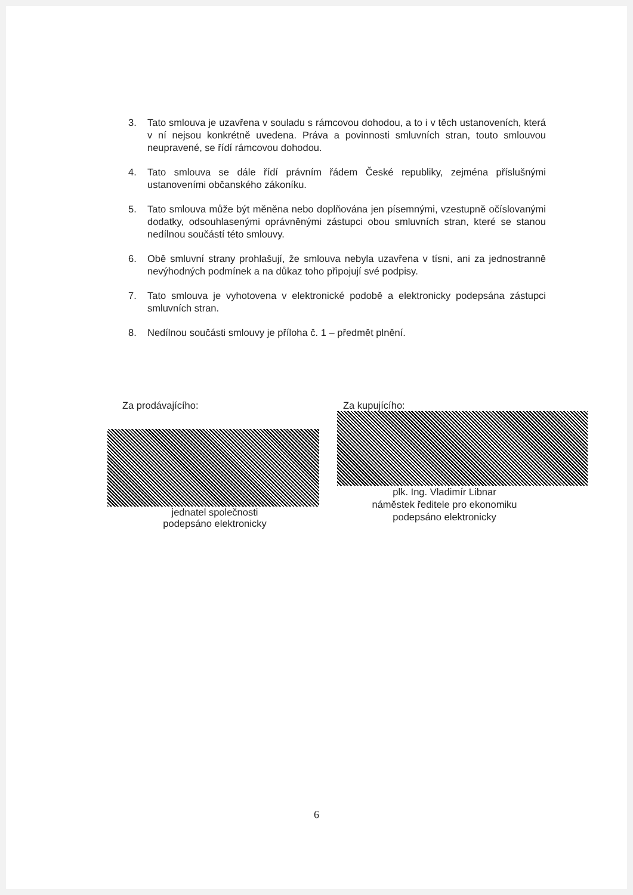3. Tato smlouva je uzavřena v souladu s rámcovou dohodou, a to i v těch ustanoveních, která v ní nejsou konkrétně uvedena. Práva a povinnosti smluvních stran, touto smlouvou neupravené, se řídí rámcovou dohodou.
4. Tato smlouva se dále řídí právním řádem České republiky, zejména příslušnými ustanoveními občanského zákoníku.
5. Tato smlouva může být měněna nebo doplňována jen písemnými, vzestupně očíslovanými dodatky, odsouhlasenými oprávněnými zástupci obou smluvních stran, které se stanou nedílnou součástí této smlouvy.
6. Obě smluvní strany prohlašují, že smlouva nebyla uzavřena v tísni, ani za jednostranně nevýhodných podmínek a na důkaz toho připojují své podpisy.
7. Tato smlouva je vyhotovena v elektronické podobě a elektronicky podepsána zástupci smluvních stran.
8. Nedílnou součásti smlouvy je příloha č. 1 – předmět plnění.
Za prodávajícího:
jednatel společnosti
podepsáno elektronicky
Za kupujícího:
plk. Ing. Vladimír Libnar
náměstek ředitele pro ekonomiku
podepsáno elektronicky
6